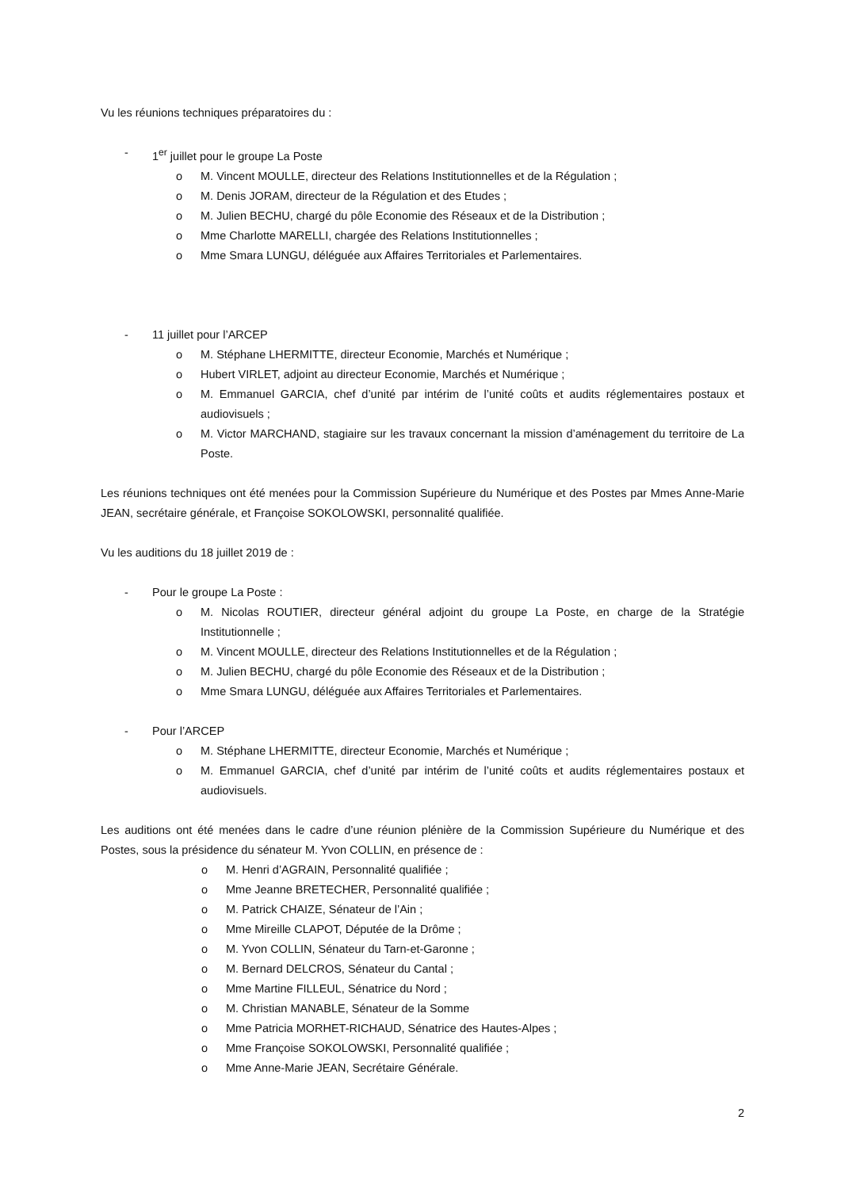Vu les réunions techniques préparatoires du :
- 1<sup>er</sup> juillet pour le groupe La Poste
o M. Vincent MOULLE, directeur des Relations Institutionnelles et de la Régulation ;
o M. Denis JORAM, directeur de la Régulation et des Etudes ;
o M. Julien BECHU, chargé du pôle Economie des Réseaux et de la Distribution ;
o Mme Charlotte MARELLI, chargée des Relations Institutionnelles ;
o Mme Smara LUNGU, déléguée aux Affaires Territoriales et Parlementaires.
- 11 juillet pour l’ARCEP
o M. Stéphane LHERMITTE, directeur Economie, Marchés et Numérique ;
o Hubert VIRLET, adjoint au directeur Economie, Marchés et Numérique ;
o M. Emmanuel GARCIA, chef d’unité par intérim de l’unité coûts et audits réglementaires postaux et audiovisuels ;
o M. Victor MARCHAND, stagiaire sur les travaux concernant la mission d’aménagement du territoire de La Poste.
Les réunions techniques ont été menées pour la Commission Supérieure du Numérique et des Postes par Mmes Anne-Marie JEAN, secrétaire générale, et Françoise SOKOLOWSKI, personnalité qualifiée.
Vu les auditions du 18 juillet 2019 de :
- Pour le groupe La Poste :
o M. Nicolas ROUTIER, directeur général adjoint du groupe La Poste, en charge de la Stratégie Institutionnelle ;
o M. Vincent MOULLE, directeur des Relations Institutionnelles et de la Régulation ;
o M. Julien BECHU, chargé du pôle Economie des Réseaux et de la Distribution ;
o Mme Smara LUNGU, déléguée aux Affaires Territoriales et Parlementaires.
- Pour l’ARCEP
o M. Stéphane LHERMITTE, directeur Economie, Marchés et Numérique ;
o M. Emmanuel GARCIA, chef d’unité par intérim de l’unité coûts et audits réglementaires postaux et audiovisuels.
Les auditions ont été menées dans le cadre d’une réunion plénière de la Commission Supérieure du Numérique et des Postes, sous la présidence du sénateur M. Yvon COLLIN, en présence de :
o M. Henri d’AGRAIN, Personnalité qualifiée ;
o Mme Jeanne BRETECHER, Personnalité qualifiée ;
o M. Patrick CHAIZE, Sénateur de l’Ain ;
o Mme Mireille CLAPOT, Députée de la Drôme ;
o M. Yvon COLLIN, Sénateur du Tarn-et-Garonne ;
o M. Bernard DELCROS, Sénateur du Cantal ;
o Mme Martine FILLEUL, Sénatrice du Nord ;
o M. Christian MANABLE, Sénateur de la Somme
o Mme Patricia MORHET-RICHAUD, Sénatrice des Hautes-Alpes ;
o Mme Françoise SOKOLOWSKI, Personnalité qualifiée ;
o Mme Anne-Marie JEAN, Secrétaire Générale.
2